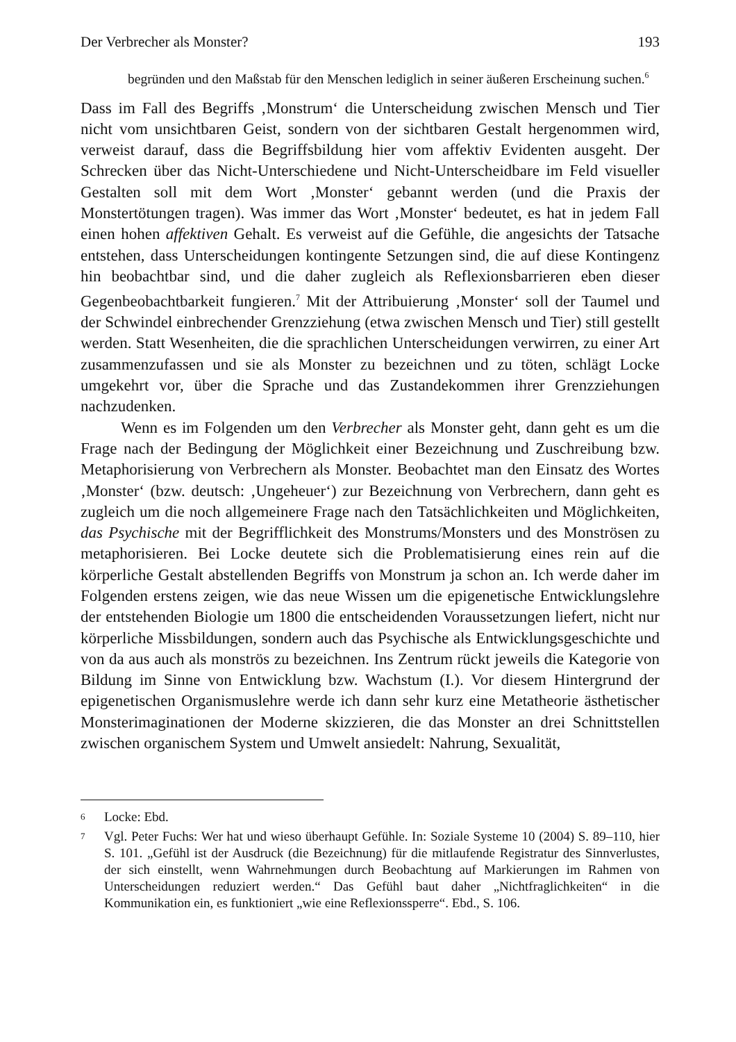Der Verbrecher als Monster? 193
begründen und den Maßstab für den Menschen lediglich in seiner äußeren Erscheinung suchen.<sup>6</sup>
Dass im Fall des Begriffs ‚Monstrum‘ die Unterscheidung zwischen Mensch und Tier nicht vom unsichtbaren Geist, sondern von der sichtbaren Gestalt hergenommen wird, verweist darauf, dass die Begriffsbildung hier vom affektiv Evidenten ausgeht. Der Schrecken über das Nicht-Unterschiedene und Nicht-Unterscheidbare im Feld visueller Gestalten soll mit dem Wort ‚Monster‘ gebannt werden (und die Praxis der Monstertötungen tragen). Was immer das Wort ‚Monster‘ bedeutet, es hat in jedem Fall einen hohen affektiven Gehalt. Es verweist auf die Gefühle, die angesichts der Tatsache entstehen, dass Unterscheidungen kontingente Setzungen sind, die auf diese Kontingenz hin beobachtbar sind, und die daher zugleich als Reflexionsbarrieren eben dieser Gegenbeobachtbarkeit fungieren.<sup>7</sup> Mit der Attribuierung ‚Monster‘ soll der Taumel und der Schwindel einbrechender Grenzziehung (etwa zwischen Mensch und Tier) still gestellt werden. Statt Wesenheiten, die die sprachlichen Unterscheidungen verwirren, zu einer Art zusammenzufassen und sie als Monster zu bezeichnen und zu töten, schlägt Locke umgekehrt vor, über die Sprache und das Zustandekommen ihrer Grenzziehungen nachzudenken.
Wenn es im Folgenden um den Verbrecher als Monster geht, dann geht es um die Frage nach der Bedingung der Möglichkeit einer Bezeichnung und Zuschreibung bzw. Metaphorisierung von Verbrechern als Monster. Beobachtet man den Einsatz des Wortes ‚Monster‘ (bzw. deutsch: ‚Ungeheuer‘) zur Bezeichnung von Verbrechern, dann geht es zugleich um die noch allgemeinere Frage nach den Tatsächlichkeiten und Möglichkeiten, das Psychische mit der Begrifflichkeit des Monstrums/Monsters und des Monströsen zu metaphorisieren. Bei Locke deutete sich die Problematisierung eines rein auf die körperliche Gestalt abstellenden Begriffs von Monstrum ja schon an. Ich werde daher im Folgenden erstens zeigen, wie das neue Wissen um die epigenetische Entwicklungslehre der entstehenden Biologie um 1800 die entscheidenden Voraussetzungen liefert, nicht nur körperliche Missbildungen, sondern auch das Psychische als Entwicklungsgeschichte und von da aus auch als monströs zu bezeichnen. Ins Zentrum rückt jeweils die Kategorie von Bildung im Sinne von Entwicklung bzw. Wachstum (I.). Vor diesem Hintergrund der epigenetischen Organismuslehre werde ich dann sehr kurz eine Metatheorie ästhetischer Monsterimaginationen der Moderne skizzieren, die das Monster an drei Schnittstellen zwischen organischem System und Umwelt ansiedelt: Nahrung, Sexualität,
6
Locke: Ebd.
7
Vgl. Peter Fuchs: Wer hat und wieso überhaupt Gefühle. In: Soziale Systeme 10 (2004) S. 89–110, hier S. 101. „Gefühl ist der Ausdruck (die Bezeichnung) für die mitlaufende Registratur des Sinnverlustes, der sich einstellt, wenn Wahrnehmungen durch Beobachtung auf Markierungen im Rahmen von Unterscheidungen reduziert werden.“ Das Gefühl baut daher „Nichtfraglichkeiten“ in die Kommunikation ein, es funktioniert „wie eine Reflexionssperre“. Ebd., S. 106.